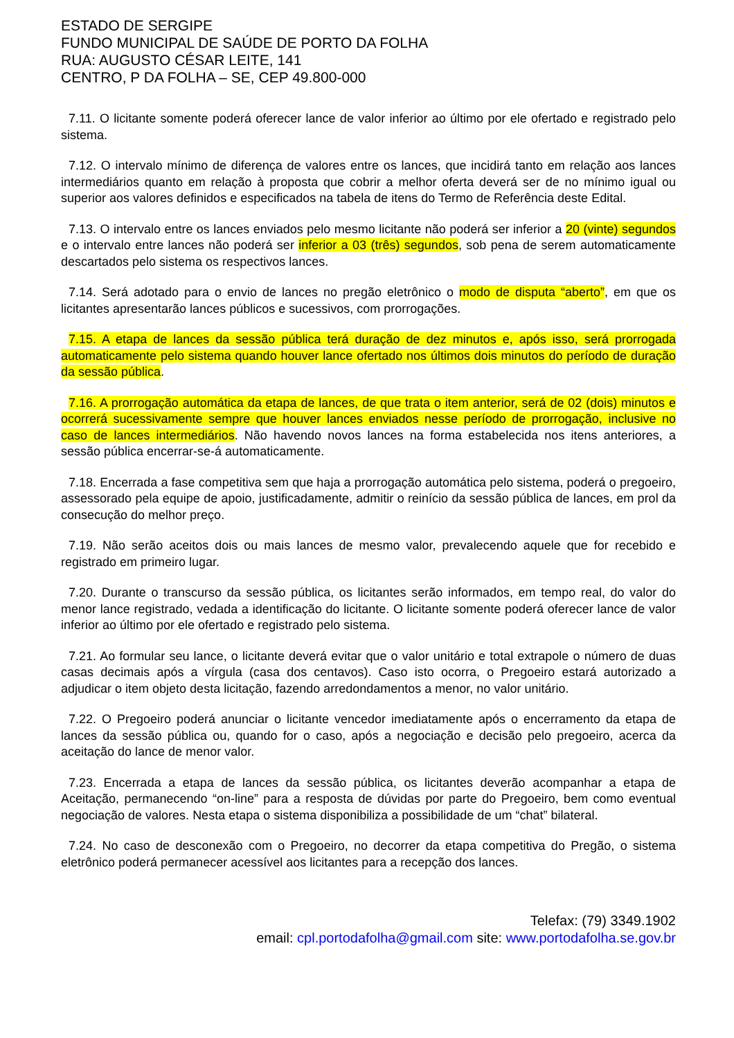ESTADO DE SERGIPE
FUNDO MUNICIPAL DE SAÚDE DE PORTO DA FOLHA
RUA: AUGUSTO CÉSAR LEITE, 141
CENTRO, P DA FOLHA – SE, CEP 49.800-000
7.11. O licitante somente poderá oferecer lance de valor inferior ao último por ele ofertado e registrado pelo sistema.
7.12. O intervalo mínimo de diferença de valores entre os lances, que incidirá tanto em relação aos lances intermediários quanto em relação à proposta que cobrir a melhor oferta deverá ser de no mínimo igual ou superior aos valores definidos e especificados na tabela de itens do Termo de Referência deste Edital.
7.13. O intervalo entre os lances enviados pelo mesmo licitante não poderá ser inferior a 20 (vinte) segundos e o intervalo entre lances não poderá ser inferior a 03 (três) segundos, sob pena de serem automaticamente descartados pelo sistema os respectivos lances.
7.14. Será adotado para o envio de lances no pregão eletrônico o modo de disputa “aberto”, em que os licitantes apresentarão lances públicos e sucessivos, com prorrogações.
7.15. A etapa de lances da sessão pública terá duração de dez minutos e, após isso, será prorrogada automaticamente pelo sistema quando houver lance ofertado nos últimos dois minutos do período de duração da sessão pública.
7.16. A prorrogação automática da etapa de lances, de que trata o item anterior, será de 02 (dois) minutos e ocorrerá sucessivamente sempre que houver lances enviados nesse período de prorrogação, inclusive no caso de lances intermediários. Não havendo novos lances na forma estabelecida nos itens anteriores, a sessão pública encerrar-se-á automaticamente.
7.18. Encerrada a fase competitiva sem que haja a prorrogação automática pelo sistema, poderá o pregoeiro, assessorado pela equipe de apoio, justificadamente, admitir o reinício da sessão pública de lances, em prol da consecução do melhor preço.
7.19. Não serão aceitos dois ou mais lances de mesmo valor, prevalecendo aquele que for recebido e registrado em primeiro lugar.
7.20. Durante o transcurso da sessão pública, os licitantes serão informados, em tempo real, do valor do menor lance registrado, vedada a identificação do licitante. O licitante somente poderá oferecer lance de valor inferior ao último por ele ofertado e registrado pelo sistema.
7.21. Ao formular seu lance, o licitante deverá evitar que o valor unitário e total extrapole o número de duas casas decimais após a vírgula (casa dos centavos). Caso isto ocorra, o Pregoeiro estará autorizado a adjudicar o item objeto desta licitação, fazendo arredondamentos a menor, no valor unitário.
7.22. O Pregoeiro poderá anunciar o licitante vencedor imediatamente após o encerramento da etapa de lances da sessão pública ou, quando for o caso, após a negociação e decisão pelo pregoeiro, acerca da aceitação do lance de menor valor.
7.23. Encerrada a etapa de lances da sessão pública, os licitantes deverão acompanhar a etapa de Aceitação, permanecendo “on-line” para a resposta de dúvidas por parte do Pregoeiro, bem como eventual negociação de valores. Nesta etapa o sistema disponibiliza a possibilidade de um “chat” bilateral.
7.24. No caso de desconexão com o Pregoeiro, no decorrer da etapa competitiva do Pregão, o sistema eletrônico poderá permanecer acessível aos licitantes para a recepção dos lances.
Telefax: (79) 3349.1902
email: cpl.portodafolha@gmail.com site: www.portodafolha.se.gov.br